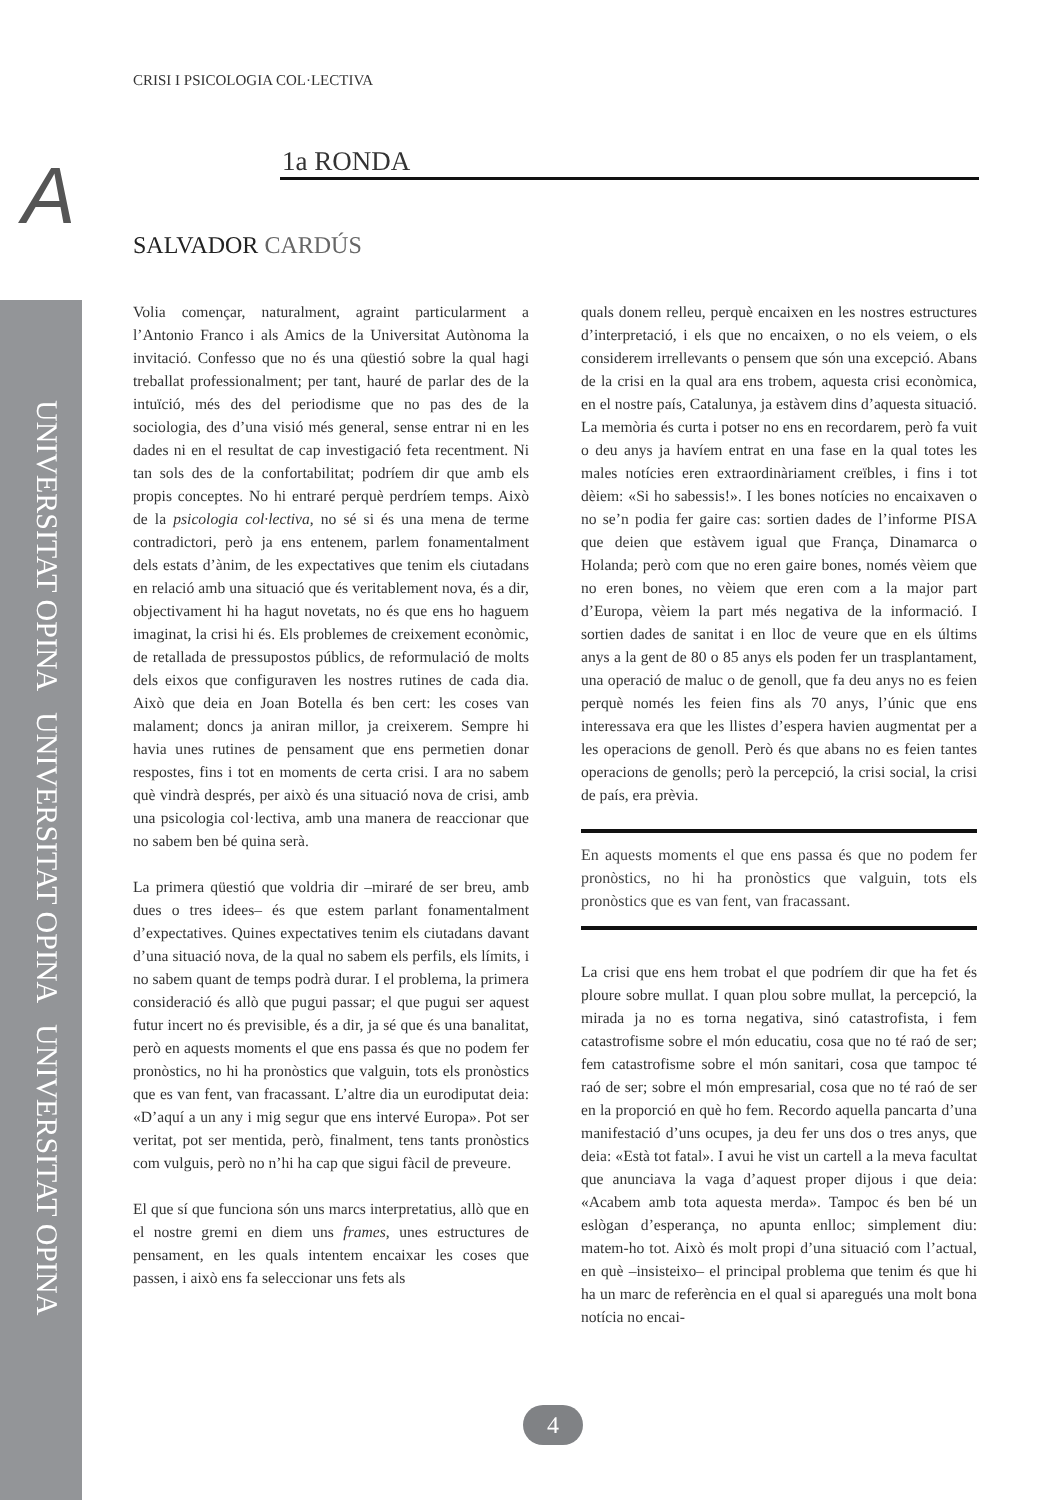UNIVERSITAT OPINA UNIVERSITAT OPINA UNIVERSITAT OPINA
CRISI I PSICOLOGIA COL·LECTIVA
A 1a RONDA
SALVADOR CARDÚS
Volia començar, naturalment, agraint particularment a l’Antonio Franco i als Amics de la Universitat Autònoma la invitació. Confesso que no és una qüestió sobre la qual hagi treballat professionalment; per tant, hauré de parlar des de la intuïció, més des del periodisme que no pas des de la sociologia, des d’una visió més general, sense entrar ni en les dades ni en el resultat de cap investigació feta recentment. Ni tan sols des de la confortabilitat; podríem dir que amb els propis conceptes. No hi entraré perquè perdríem temps. Això de la psicologia col·lectiva, no sé si és una mena de terme contradictori, però ja ens entenem, parlem fonamentalment dels estats d’ànim, de les expectatives que tenim els ciutadans en relació amb una situació que és veritablement nova, és a dir, objectivament hi ha hagut novetats, no és que ens ho haguem imaginat, la crisi hi és. Els problemes de creixement econòmic, de retallada de pressupostos públics, de reformulació de molts dels eixos que configuraven les nostres rutines de cada dia. Això que deia en Joan Botella és ben cert: les coses van malament; doncs ja aniran millor, ja creixerem. Sempre hi havia unes rutines de pensament que ens permetien donar respostes, fins i tot en moments de certa crisi. I ara no sabem què vindrà després, per això és una situació nova de crisi, amb una psicologia col·lectiva, amb una manera de reaccionar que no sabem ben bé quina serà.
La primera qüestió que voldria dir –miraré de ser breu, amb dues o tres idees– és que estem parlant fonamentalment d’expectatives. Quines expectatives tenim els ciutadans davant d’una situació nova, de la qual no sabem els perfils, els límits, i no sabem quant de temps podrà durar. I el problema, la primera consideració és allò que pugui passar; el que pugui ser aquest futur incert no és previsible, és a dir, ja sé que és una banalitat, però en aquests moments el que ens passa és que no podem fer pronòstics, no hi ha pronòstics que valguin, tots els pronòstics que es van fent, van fracassant. L’altre dia un eurodiputat deia: «D’aquí a un any i mig segur que ens intervé Europa». Pot ser veritat, pot ser mentida, però, finalment, tens tants pronòstics com vulguis, però no n’hi ha cap que sigui fàcil de preveure.
El que sí que funciona són uns marcs interpretatius, allò que en el nostre gremi en diem uns frames, unes estructures de pensament, en les quals intentem encaixar les coses que passen, i això ens fa seleccionar uns fets als
quals donem relleu, perquè encaixen en les nostres estructures d’interpretació, i els que no encaixen, o no els veiem, o els considerem irrellevants o pensem que són una excepció. Abans de la crisi en la qual ara ens trobem, aquesta crisi econòmica, en el nostre país, Catalunya, ja estàvem dins d’aquesta situació. La memòria és curta i potser no ens en recordarem, però fa vuit o deu anys ja havíem entrat en una fase en la qual totes les males notícies eren extraordinàriament creïbles, i fins i tot dèiem: «Si ho sabessis!». I les bones notícies no encaixaven o no se’n podia fer gaire cas: sortien dades de l’informe PISA que deien que estàvem igual que França, Dinamarca o Holanda; però com que no eren gaire bones, només vèiem que no eren bones, no vèiem que eren com a la major part d’Europa, vèiem la part més negativa de la informació. I sortien dades de sanitat i en lloc de veure que en els últims anys a la gent de 80 o 85 anys els poden fer un trasplantament, una operació de maluc o de genoll, que fa deu anys no es feien perquè només les feien fins als 70 anys, l’únic que ens interessava era que les llistes d’espera havien augmentat per a les operacions de genoll. Però és que abans no es feien tantes operacions de genolls; però la percepció, la crisi social, la crisi de país, era prèvia.
En aquests moments el que ens passa és que no podem fer pronòstics, no hi ha pronòstics que valguin, tots els pronòstics que es van fent, van fracassant.
La crisi que ens hem trobat el que podríem dir que ha fet és ploure sobre mullat. I quan plou sobre mullat, la percepció, la mirada ja no es torna negativa, sinó catastrofista, i fem catastrofisme sobre el món educatiu, cosa que no té raó de ser; fem catastrofisme sobre el món sanitari, cosa que tampoc té raó de ser; sobre el món empresarial, cosa que no té raó de ser en la proporció en què ho fem. Recordo aquella pancarta d’una manifestació d’uns ocupes, ja deu fer uns dos o tres anys, que deia: «Està tot fatal». I avui he vist un cartell a la meva facultat que anunciava la vaga d’aquest proper dijous i que deia: «Acabem amb tota aquesta merda». Tampoc és ben bé un eslògan d’esperança, no apunta enlloc; simplement diu: matem-ho tot. Això és molt propi d’una situació com l’actual, en què –insisteixo– el principal problema que tenim és que hi ha un marc de referència en el qual si aparegués una molt bona notícia no encai-
4